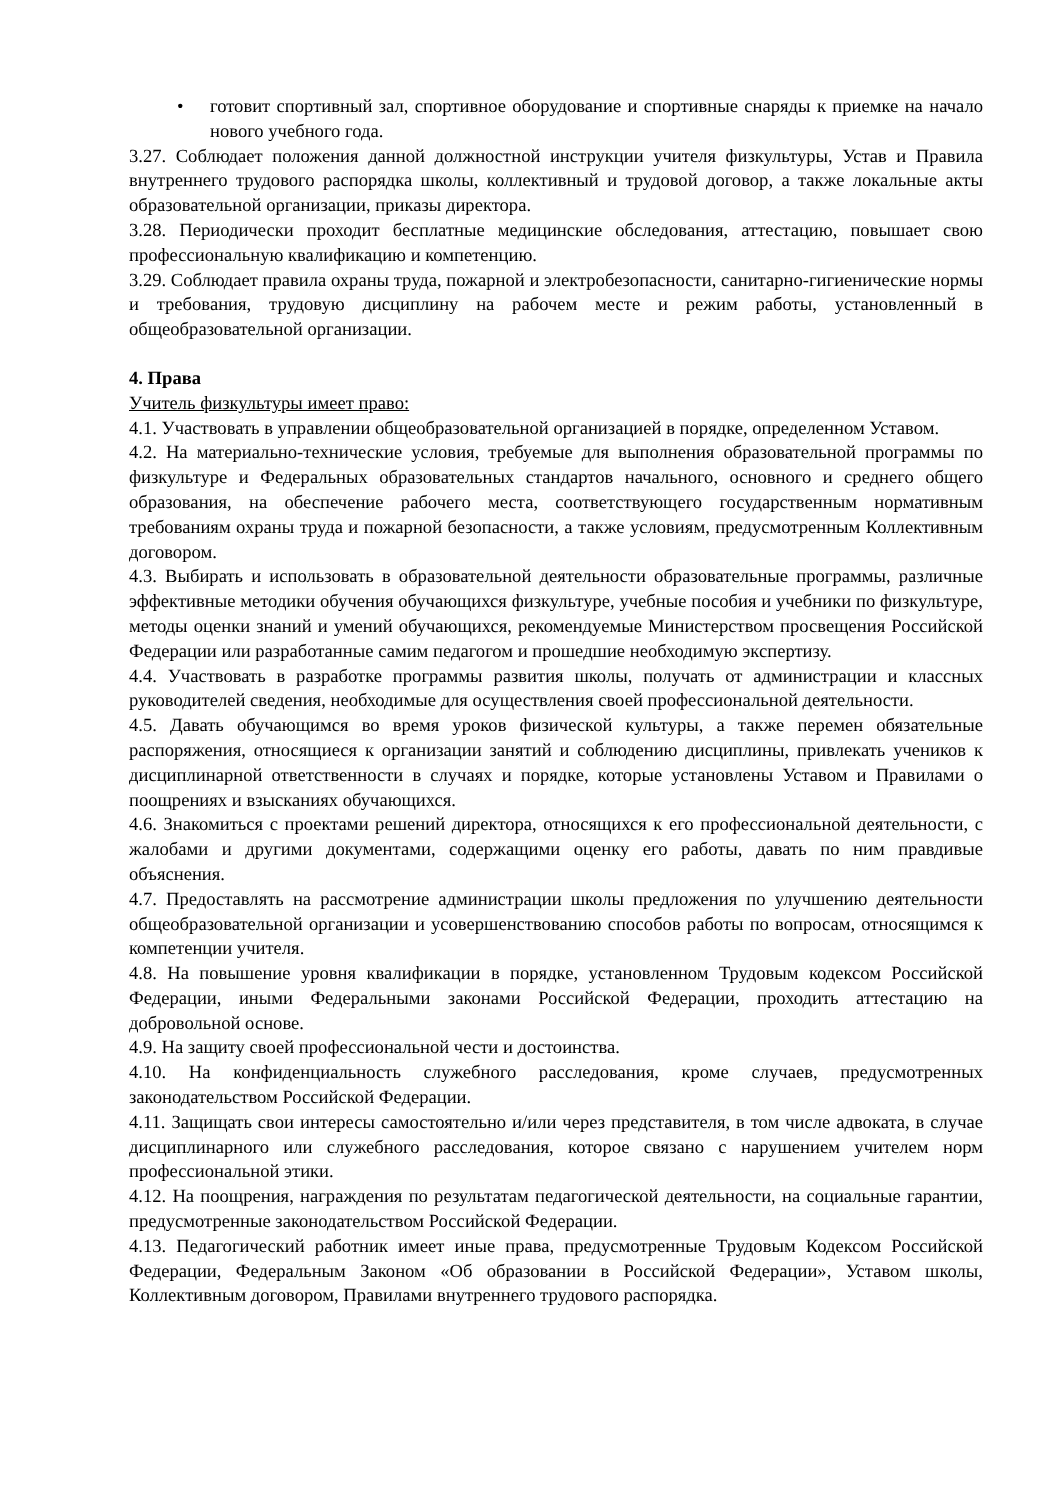• готовит спортивный зал, спортивное оборудование и спортивные снаряды к приемке на начало нового учебного года.
3.27. Соблюдает положения данной должностной инструкции учителя физкультуры, Устав и Правила внутреннего трудового распорядка школы, коллективный и трудовой договор, а также локальные акты образовательной организации, приказы директора.
3.28. Периодически проходит бесплатные медицинские обследования, аттестацию, повышает свою профессиональную квалификацию и компетенцию.
3.29. Соблюдает правила охраны труда, пожарной и электробезопасности, санитарно-гигиенические нормы и требования, трудовую дисциплину на рабочем месте и режим работы, установленный в общеобразовательной организации.
4. Права
Учитель физкультуры имеет право:
4.1. Участвовать в управлении общеобразовательной организацией в порядке, определенном Уставом.
4.2. На материально-технические условия, требуемые для выполнения образовательной программы по физкультуре и Федеральных образовательных стандартов начального, основного и среднего общего образования, на обеспечение рабочего места, соответствующего государственным нормативным требованиям охраны труда и пожарной безопасности, а также условиям, предусмотренным Коллективным договором.
4.3. Выбирать и использовать в образовательной деятельности образовательные программы, различные эффективные методики обучения обучающихся физкультуре, учебные пособия и учебники по физкультуре, методы оценки знаний и умений обучающихся, рекомендуемые Министерством просвещения Российской Федерации или разработанные самим педагогом и прошедшие необходимую экспертизу.
4.4. Участвовать в разработке программы развития школы, получать от администрации и классных руководителей сведения, необходимые для осуществления своей профессиональной деятельности.
4.5. Давать обучающимся во время уроков физической культуры, а также перемен обязательные распоряжения, относящиеся к организации занятий и соблюдению дисциплины, привлекать учеников к дисциплинарной ответственности в случаях и порядке, которые установлены Уставом и Правилами о поощрениях и взысканиях обучающихся.
4.6. Знакомиться с проектами решений директора, относящихся к его профессиональной деятельности, с жалобами и другими документами, содержащими оценку его работы, давать по ним правдивые объяснения.
4.7. Предоставлять на рассмотрение администрации школы предложения по улучшению деятельности общеобразовательной организации и усовершенствованию способов работы по вопросам, относящимся к компетенции учителя.
4.8. На повышение уровня квалификации в порядке, установленном Трудовым кодексом Российской Федерации, иными Федеральными законами Российской Федерации, проходить аттестацию на добровольной основе.
4.9. На защиту своей профессиональной чести и достоинства.
4.10. На конфиденциальность служебного расследования, кроме случаев, предусмотренных законодательством Российской Федерации.
4.11. Защищать свои интересы самостоятельно и/или через представителя, в том числе адвоката, в случае дисциплинарного или служебного расследования, которое связано с нарушением учителем норм профессиональной этики.
4.12. На поощрения, награждения по результатам педагогической деятельности, на социальные гарантии, предусмотренные законодательством Российской Федерации.
4.13. Педагогический работник имеет иные права, предусмотренные Трудовым Кодексом Российской Федерации, Федеральным Законом «Об образовании в Российской Федерации», Уставом школы, Коллективным договором, Правилами внутреннего трудового распорядка.